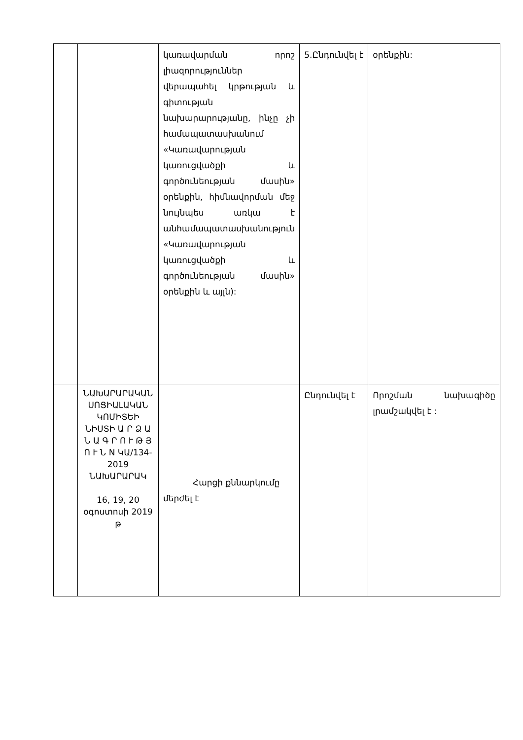| | | կառավարման որոշ լիազորություններ վերապահել կրթության և գիտության նախարարությանը, ինչը չի համապատասխանում «Կառավարության կառուցվածքի և գործունեության մասին» օրենքին, հիմնավորման մեջ նույնպես առկա է անհամապատասխանություն «Կառավարության կառուցվածքի և գործունեության մասին» օրենքին և այլն): | 5.Ընդունվել է | օրենքին: |
| | ՆԱԽԱՐԱՐԱԿԱՆ ՍՈՑԻԱԼԱԿԱՆ ԿՈՄԻՏԵԻ ՆԻՍՏԻ Ա Ր Ձ Ա Ն Ա Գ Ր Ո Ւ Թ Յ Ո Ւ Ն N ԿԱ/134-2019 ՆԱԽԱՐԱՐԱԿ 16, 19, 20 օգոստոսի 2019 թ | Հարցի քննարկումը մերժել է | Ընդունվել է | Որոշման նախագիծը լրամշակվել է : |